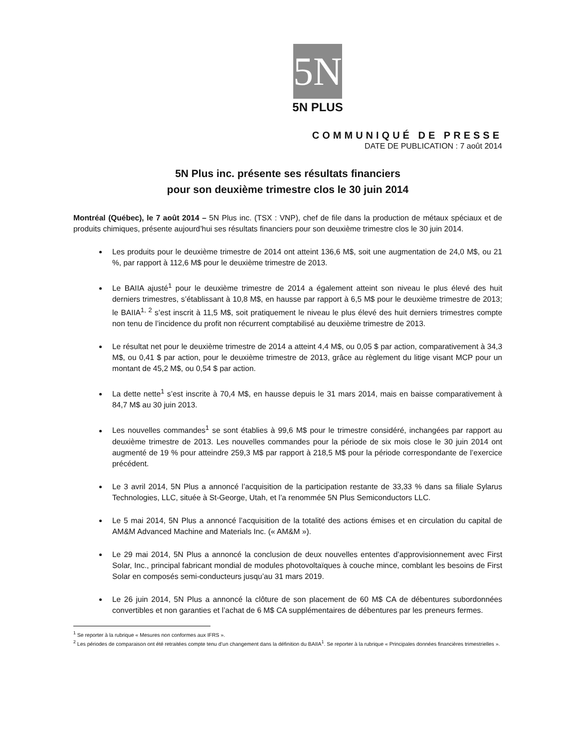5N
5N PLUS
COMMUNIQUÉ DE PRESSE
DATE DE PUBLICATION : 7 août 2014
5N Plus inc. présente ses résultats financiers
pour son deuxième trimestre clos le 30 juin 2014
Montréal (Québec), le 7 août 2014 – 5N Plus inc. (TSX : VNP), chef de file dans la production de métaux spéciaux et de produits chimiques, présente aujourd’hui ses résultats financiers pour son deuxième trimestre clos le 30 juin 2014.
Les produits pour le deuxième trimestre de 2014 ont atteint 136,6 M$, soit une augmentation de 24,0 M$, ou 21 %, par rapport à 112,6 M$ pour le deuxième trimestre de 2013.
Le BAIIA ajusté<sup>1</sup> pour le deuxième trimestre de 2014 a également atteint son niveau le plus élevé des huit derniers trimestres, s’établissant à 10,8 M$, en hausse par rapport à 6,5 M$ pour le deuxième trimestre de 2013; le BAIIA<sup>1, 2</sup> s’est inscrit à 11,5 M$, soit pratiquement le niveau le plus élevé des huit derniers trimestres compte non tenu de l’incidence du profit non récurrent comptabilisé au deuxième trimestre de 2013.
Le résultat net pour le deuxième trimestre de 2014 a atteint 4,4 M$, ou 0,05 $ par action, comparativement à 34,3 M$, ou 0,41 $ par action, pour le deuxième trimestre de 2013, grâce au règlement du litige visant MCP pour un montant de 45,2 M$, ou 0,54 $ par action.
La dette nette<sup>1</sup> s’est inscrite à 70,4 M$, en hausse depuis le 31 mars 2014, mais en baisse comparativement à 84,7 M$ au 30 juin 2013.
Les nouvelles commandes<sup>1</sup> se sont établies à 99,6 M$ pour le trimestre considéré, inchangées par rapport au deuxième trimestre de 2013. Les nouvelles commandes pour la période de six mois close le 30 juin 2014 ont augmenté de 19 % pour atteindre 259,3 M$ par rapport à 218,5 M$ pour la période correspondante de l’exercice précédent.
Le 3 avril 2014, 5N Plus a annoncé l’acquisition de la participation restante de 33,33 % dans sa filiale Sylarus Technologies, LLC, située à St-George, Utah, et l’a renommée 5N Plus Semiconductors LLC.
Le 5 mai 2014, 5N Plus a annoncé l’acquisition de la totalité des actions émises et en circulation du capital de AM&M Advanced Machine and Materials Inc. (« AM&M »).
Le 29 mai 2014, 5N Plus a annoncé la conclusion de deux nouvelles ententes d’approvisionnement avec First Solar, Inc., principal fabricant mondial de modules photovoltaïques à couche mince, comblant les besoins de First Solar en composés semi-conducteurs jusqu’au 31 mars 2019.
Le 26 juin 2014, 5N Plus a annoncé la clôture de son placement de 60 M$ CA de débentures subordonnées convertibles et non garanties et l’achat de 6 M$ CA supplémentaires de débentures par les preneurs fermes.
<sup>1</sup> Se reporter à la rubrique « Mesures non conformes aux IFRS ».
<sup>2</sup> Les périodes de comparaison ont été retraitées compte tenu d’un changement dans la définition du BAIIA<sup>1</sup>. Se reporter à la rubrique « Principales données financières trimestrielles ».